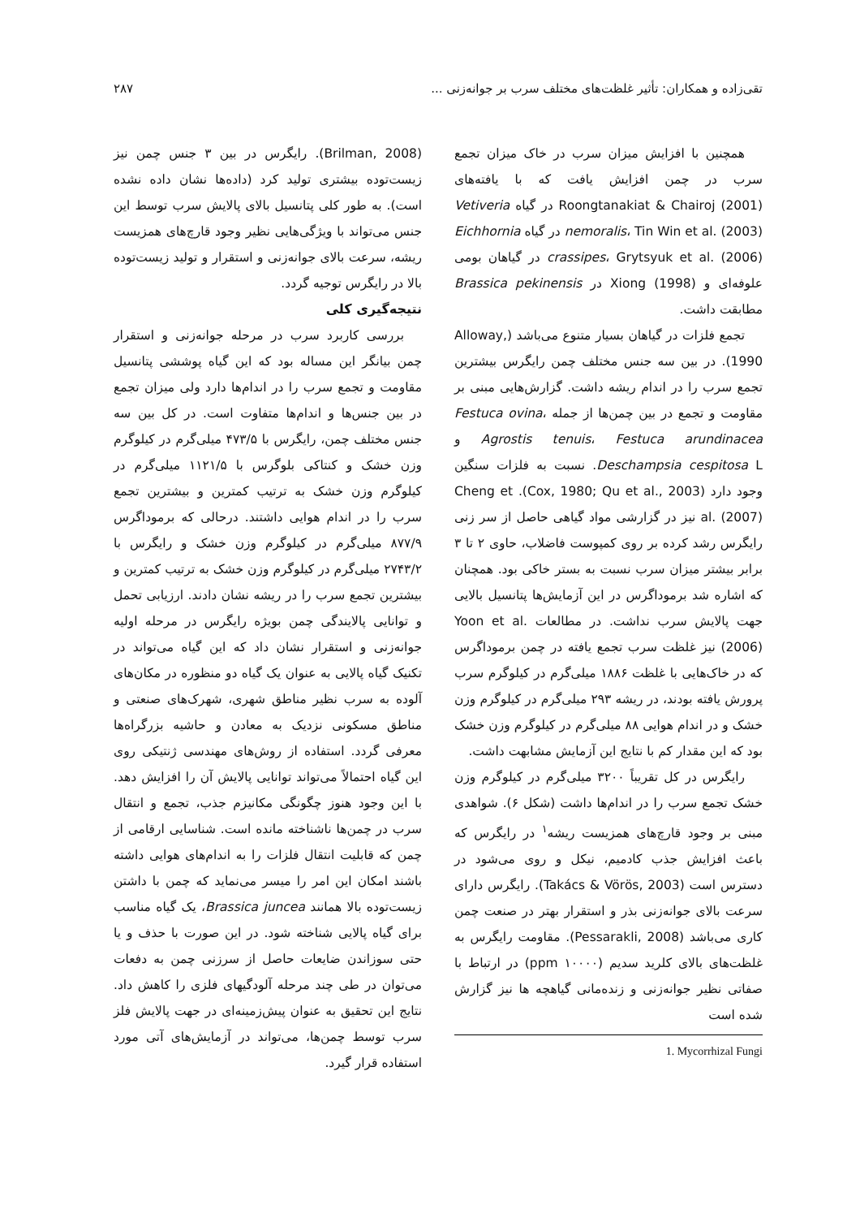تقی‌زاده و همکاران: تأثیر غلظت‌های مختلف سرب بر جوانه‌زنی ... ۲۸۷
همچنین با افزایش میزان سرب در خاک میزان تجمع سرب در چمن افزایش یافت که با یافته‌های Roongtanakiat & Chairoj (2001) در گیاه Vetiveria nemoralis، Tin Win et al. (2003) در گیاه Eichhornia crassipes، Grytsyuk et al. (2006) در گیاهان بومی علوفه‌ای و Xiong (1998) در Brassica pekinensis مطابقت داشت.
تجمع فلزات در گیاهان بسیار متنوع می‌باشد (Alloway, 1990). در بین سه جنس مختلف چمن رایگرس بیشترین تجمع سرب را در اندام ریشه داشت. گزارش‌هایی مبنی بر مقاومت و تجمع در بین چمن‌ها از جمله Festuca ovina، Agrostis tenuis، Festuca arundinacea و Deschampsia cespitosa L. نسبت به فلزات سنگین وجود دارد (Cox, 1980; Qu et al., 2003). Cheng et al. (2007) نیز در گزارشی مواد گیاهی حاصل از سر زنی رایگرس رشد کرده بر روی کمپوست فاضلاب، حاوی ۲ تا ۳ برابر بیشتر میزان سرب نسبت به بستر خاکی بود. همچنان که اشاره شد برموداگرس در این آزمایش‌ها پتانسیل بالایی جهت پالایش سرب نداشت. در مطالعات Yoon et al. (2006) نیز غلظت سرب تجمع یافته در چمن برموداگرس که در خاک‌هایی با غلظت ۱۸۸۶ میلی‌گرم در کیلوگرم سرب پرورش یافته بودند، در ریشه ۲۹۳ میلی‌گرم در کیلوگرم وزن خشک و در اندام هوایی ۸۸ میلی‌گرم در کیلوگرم وزن خشک بود که این مقدار کم با نتایج این آزمایش مشابهت داشت.
رایگرس در کل تقریباً ۳۲۰۰ میلی‌گرم در کیلوگرم وزن خشک تجمع سرب را در اندام‌ها داشت (شکل ۶). شواهدی مبنی بر وجود قارچ‌های همزیست ریشه<sup>۱</sup> در رایگرس که باعث افزایش جذب کادمیم، نیکل و روی می‌شود در دسترس است (Takács & Vörös, 2003). رایگرس دارای سرعت بالای جوانه‌زنی بذر و استقرار بهتر در صنعت چمن کاری می‌باشد (Pessarakli, 2008). مقاومت رایگرس به غلظت‌های بالای کلرید سدیم (۱۰۰۰۰ ppm) در ارتباط با صفاتی نظیر جوانه‌زنی و زنده‌مانی گیاهچه ها نیز گزارش شده است
1. Mycorrhizal Fungi
(Brilman, 2008). رایگرس در بین ۳ جنس چمن نیز زیست‌توده بیشتری تولید کرد (داده‌ها نشان داده نشده است). به طور کلی پتانسیل بالای پالایش سرب توسط این جنس می‌تواند با ویژگی‌هایی نظیر وجود قارچ‌های همزیست ریشه، سرعت بالای جوانه‌زنی و استقرار و تولید زیست‌توده بالا در رایگرس توجیه گردد.
نتیجه‌گیری کلی
بررسی کاربرد سرب در مرحله جوانه‌زنی و استقرار چمن بیانگر این مساله بود که این گیاه پوششی پتانسیل مقاومت و تجمع سرب را در اندام‌ها دارد ولی میزان تجمع در بین جنس‌ها و اندام‌ها متفاوت است. در کل بین سه جنس مختلف چمن، رایگرس با ۴۷۳/۵ میلی‌گرم در کیلوگرم وزن خشک و کنتاکی بلوگرس با ۱۱۲۱/۵ میلی‌گرم در کیلوگرم وزن خشک به ترتیب کمترین و بیشترین تجمع سرب را در اندام هوایی داشتند. درحالی که برموداگرس ۸۷۷/۹ میلی‌گرم در کیلوگرم وزن خشک و رایگرس با ۲۷۴۳/۲ میلی‌گرم در کیلوگرم وزن خشک به ترتیب کمترین و بیشترین تجمع سرب را در ریشه نشان دادند. ارزیابی تحمل و توانایی پالایندگی چمن بویژه رایگرس در مرحله اولیه جوانه‌زنی و استقرار نشان داد که این گیاه می‌تواند در تکنیک گیاه پالایی به عنوان یک گیاه دو منظوره در مکان‌های آلوده به سرب نظیر مناطق شهری، شهرک‌های صنعتی و مناطق مسکونی نزدیک به معادن و حاشیه بزرگراه‌ها معرفی گردد. استفاده از روش‌های مهندسی ژنتیکی روی این گیاه احتمالاً می‌تواند توانایی پالایش آن را افزایش دهد. با این وجود هنوز چگونگی مکانیزم جذب، تجمع و انتقال سرب در چمن‌ها ناشناخته مانده است. شناسایی ارقامی از چمن که قابلیت انتقال فلزات را به اندام‌های هوایی داشته باشند امکان این امر را میسر می‌نماید که چمن با داشتن زیست‌توده بالا همانند Brassica juncea، یک گیاه مناسب برای گیاه پالایی شناخته شود. در این صورت با حذف و یا حتی سوزاندن ضایعات حاصل از سرزنی چمن به دفعات می‌توان در طی چند مرحله آلودگیهای فلزی را کاهش داد. نتایج این تحقیق به عنوان پیش‌زمینه‌ای در جهت پالایش فلز سرب توسط چمن‌ها، می‌تواند در آزمایش‌های آتی مورد استفاده قرار گیرد.